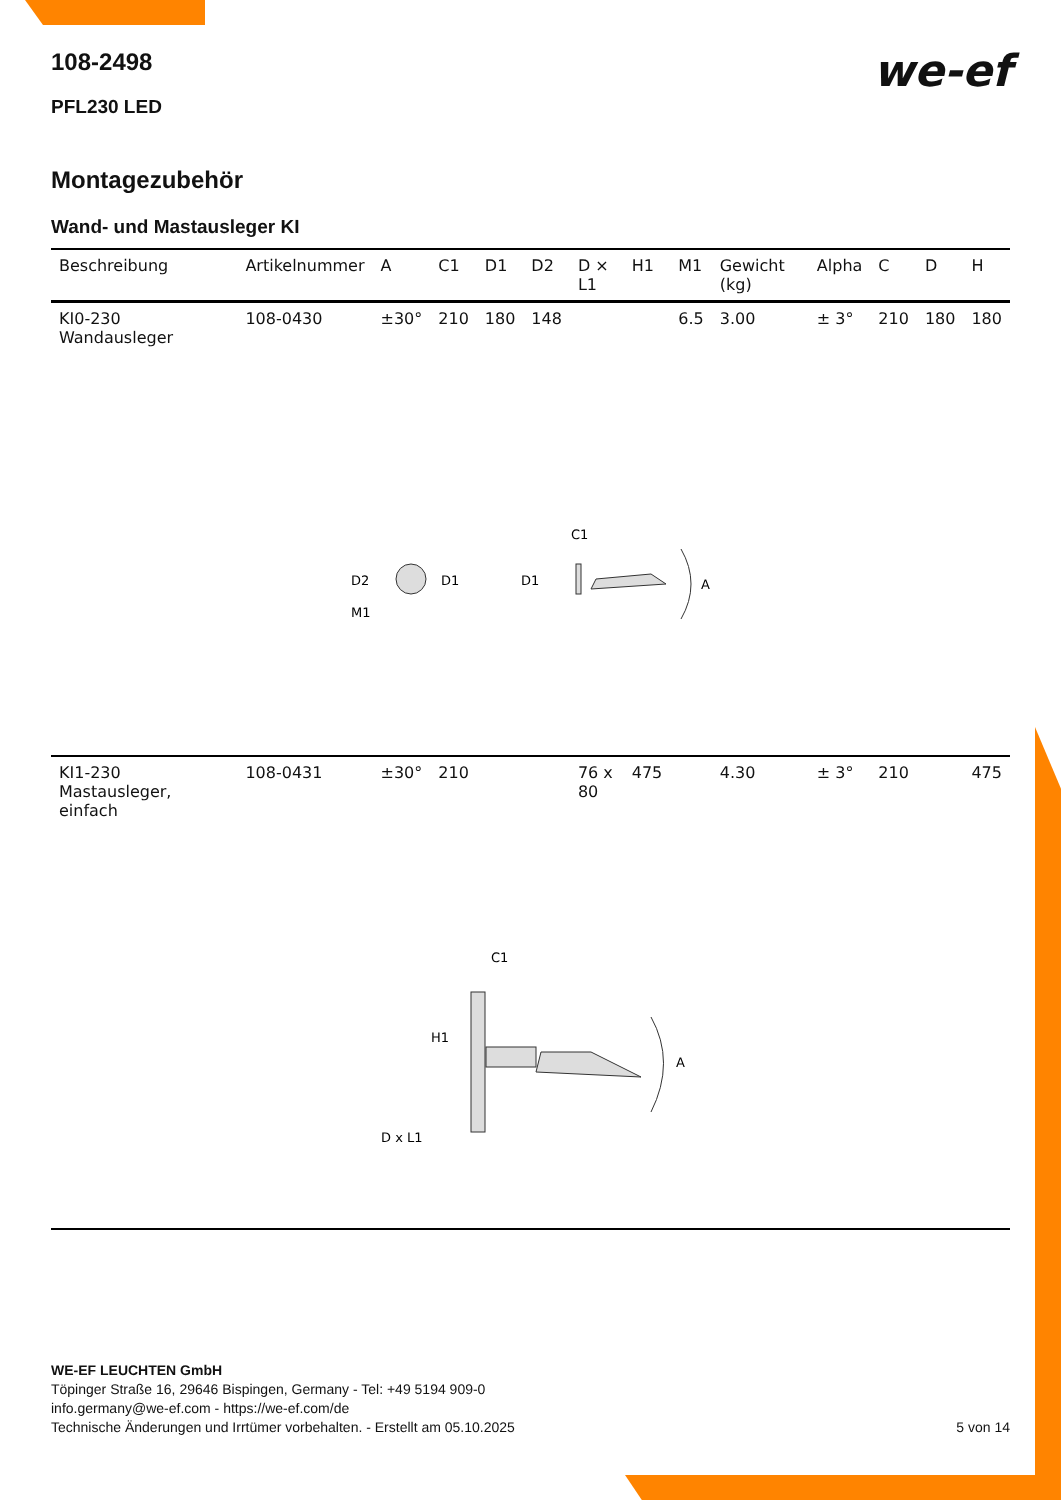we-ef
108-2498
PFL230 LED
Montagezubehör
Wand- und Mastausleger KI
| Beschreibung | Artikelnummer | A | C1 | D1 | D2 | D × L1 | H1 | M1 | Gewicht (kg) | Alpha | C | D | H |
| --- | --- | --- | --- | --- | --- | --- | --- | --- | --- | --- | --- | --- | --- |
| KI0-230 Wandausleger | 108-0430 | ±30° | 210 | 180 | 148 | | | 6.5 | 3.00 | ± 3° | 210 | 180 | 180 |
| D2 D1 M1 D1 C1 A | | | | | | | | | | | | | |
| KI1-230 Mastausleger, einfach | 108-0431 | ±30° | 210 | | | 76 x 80 | 475 | | 4.30 | ± 3° | 210 | | 475 |
| C1 H1 A D x L1 | | | | | | | | | | | | | |
WE-EF LEUCHTEN GmbH
Töpinger Straße 16, 29646 Bispingen, Germany - Tel: +49 5194 909-0
info.germany@we-ef.com - https://we-ef.com/de
Technische Änderungen und Irrtümer vorbehalten. - Erstellt am 05.10.2025 5 von 14